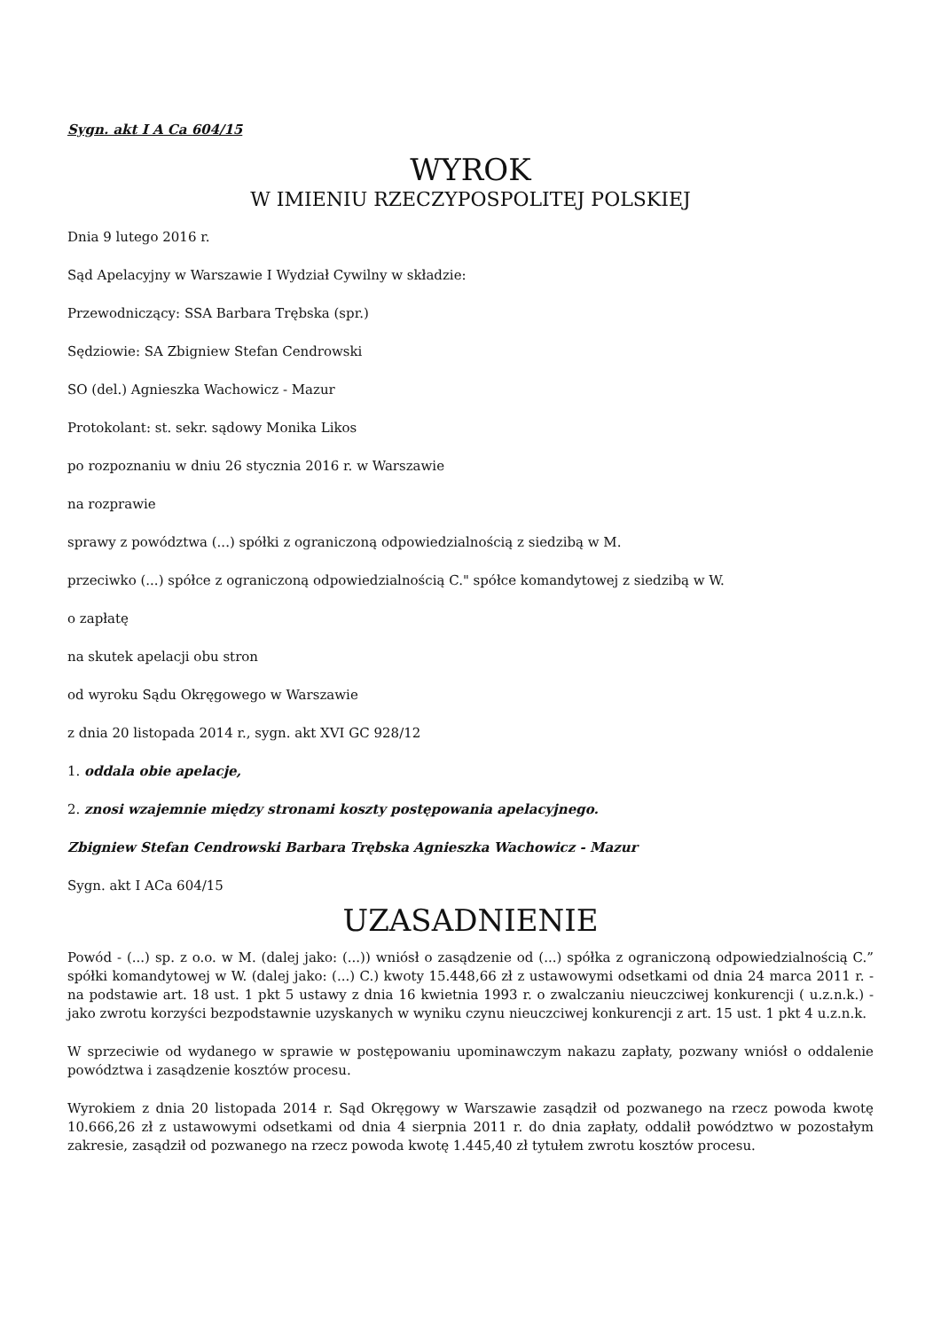Sygn. akt I A Ca 604/15
WYROK
W IMIENIU RZECZYPOSPOLITEJ POLSKIEJ
Dnia 9 lutego 2016 r.
Sąd Apelacyjny w Warszawie I Wydział Cywilny w składzie:
Przewodniczący: SSA Barbara Trębska (spr.)
Sędziowie: SA Zbigniew Stefan Cendrowski
SO (del.) Agnieszka Wachowicz - Mazur
Protokolant: st. sekr. sądowy Monika Likos
po rozpoznaniu w dniu 26 stycznia 2016 r. w Warszawie
na rozprawie
sprawy z powództwa (...) spółki z ograniczoną odpowiedzialnością z siedzibą w M.
przeciwko (...) spółce z ograniczoną odpowiedzialnością C." spółce komandytowej z siedzibą w W.
o zapłatę
na skutek apelacji obu stron
od wyroku Sądu Okręgowego w Warszawie
z dnia 20 listopada 2014 r., sygn. akt XVI GC 928/12
1. oddala obie apelacje,
2. znosi wzajemnie między stronami koszty postępowania apelacyjnego.
Zbigniew Stefan Cendrowski Barbara Trębska Agnieszka Wachowicz - Mazur
Sygn. akt I ACa 604/15
UZASADNIENIE
Powód - (...) sp. z o.o. w M. (dalej jako: (...)) wniósł o zasądzenie od (...) spółka z ograniczoną odpowiedzialnością C.” spółki komandytowej w W. (dalej jako: (...) C.) kwoty 15.448,66 zł z ustawowymi odsetkami od dnia 24 marca 2011 r. - na podstawie art. 18 ust. 1 pkt 5 ustawy z dnia 16 kwietnia 1993 r. o zwalczaniu nieuczciwej konkurencji ( u.z.n.k.) - jako zwrotu korzyści bezpodstawnie uzyskanych w wyniku czynu nieuczciwej konkurencji z art. 15 ust. 1 pkt 4 u.z.n.k.
W sprzeciwie od wydanego w sprawie w postępowaniu upominawczym nakazu zapłaty, pozwany wniósł o oddalenie powództwa i zasądzenie kosztów procesu.
Wyrokiem z dnia 20 listopada 2014 r. Sąd Okręgowy w Warszawie zasądził od pozwanego na rzecz powoda kwotę 10.666,26 zł z ustawowymi odsetkami od dnia 4 sierpnia 2011 r. do dnia zapłaty, oddalił powództwo w pozostałym zakresie, zasądził od pozwanego na rzecz powoda kwotę 1.445,40 zł tytułem zwrotu kosztów procesu.